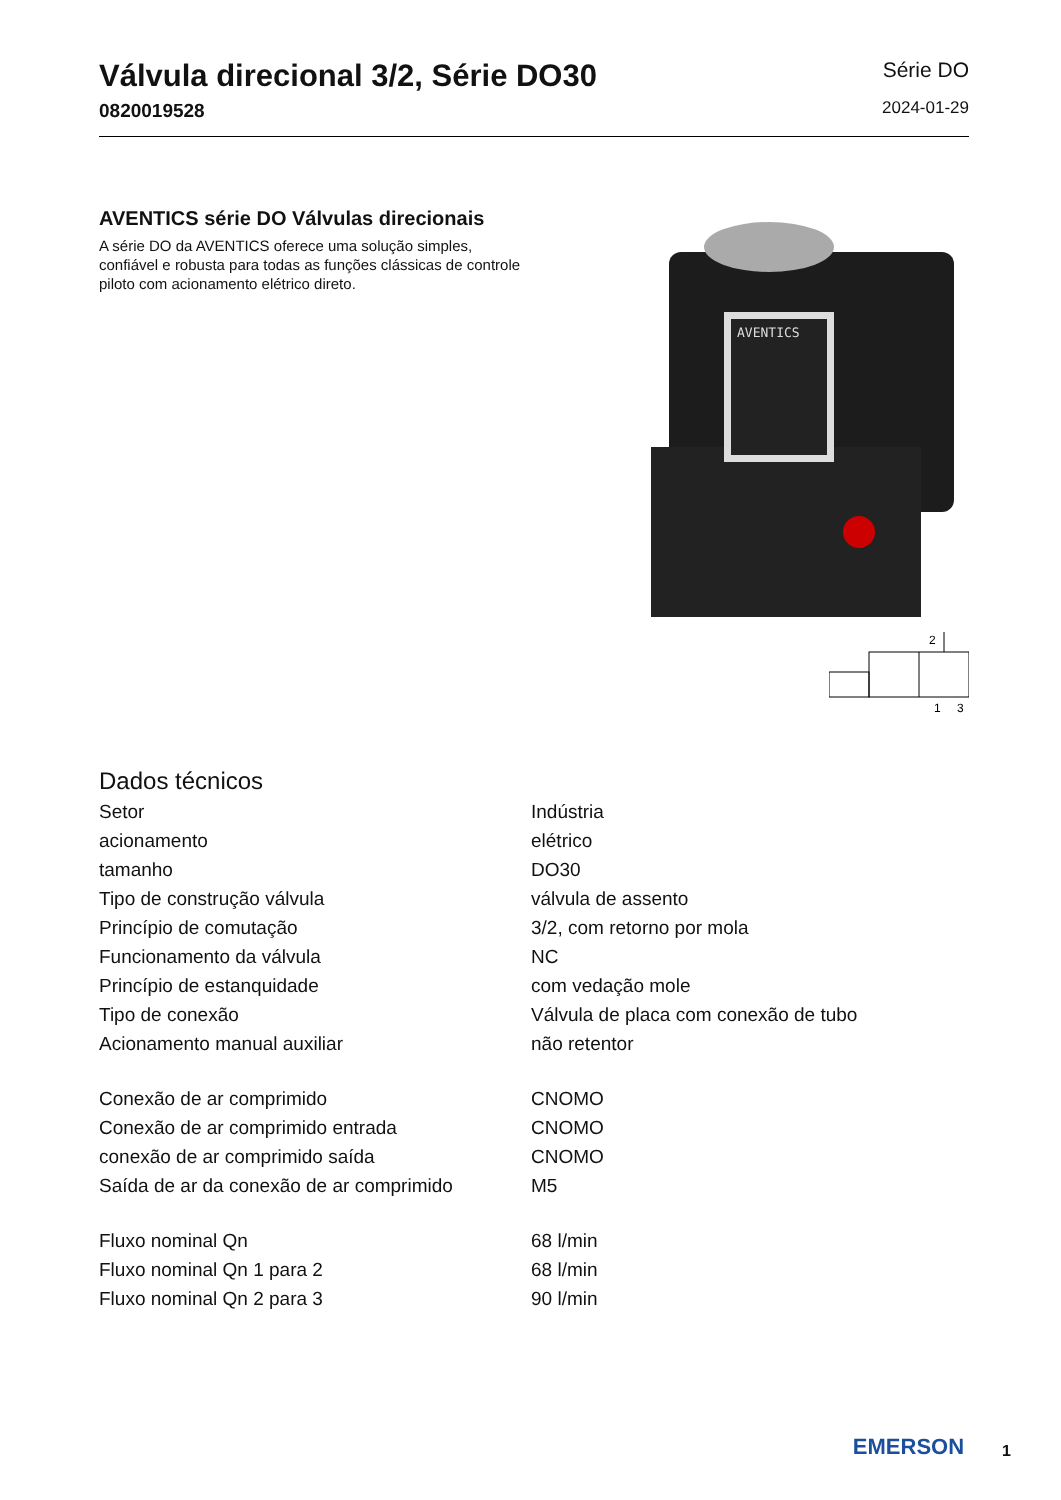Válvula direcional 3/2, Série DO30
0820019528
Série DO
2024-01-29
AVENTICS série DO Válvulas direcionais
A série DO da AVENTICS oferece uma solução simples, confiável e robusta para todas as funções clássicas de controle piloto com acionamento elétrico direto.
AVENTICS
2
1
3
Dados técnicos
| Setor | Indústria |
| acionamento | elétrico |
| tamanho | DO30 |
| Tipo de construção válvula | válvula de assento |
| Princípio de comutação | 3/2, com retorno por mola |
| Funcionamento da válvula | NC |
| Princípio de estanquidade | com vedação mole |
| Tipo de conexão | Válvula de placa com conexão de tubo |
| Acionamento manual auxiliar | não retentor |
| Conexão de ar comprimido | CNOMO |
| Conexão de ar comprimido entrada | CNOMO |
| conexão de ar comprimido saída | CNOMO |
| Saída de ar da conexão de ar comprimido | M5 |
| Fluxo nominal Qn | 68 l/min |
| Fluxo nominal Qn 1 para 2 | 68 l/min |
| Fluxo nominal Qn 2 para 3 | 90 l/min |
EMERSON
1